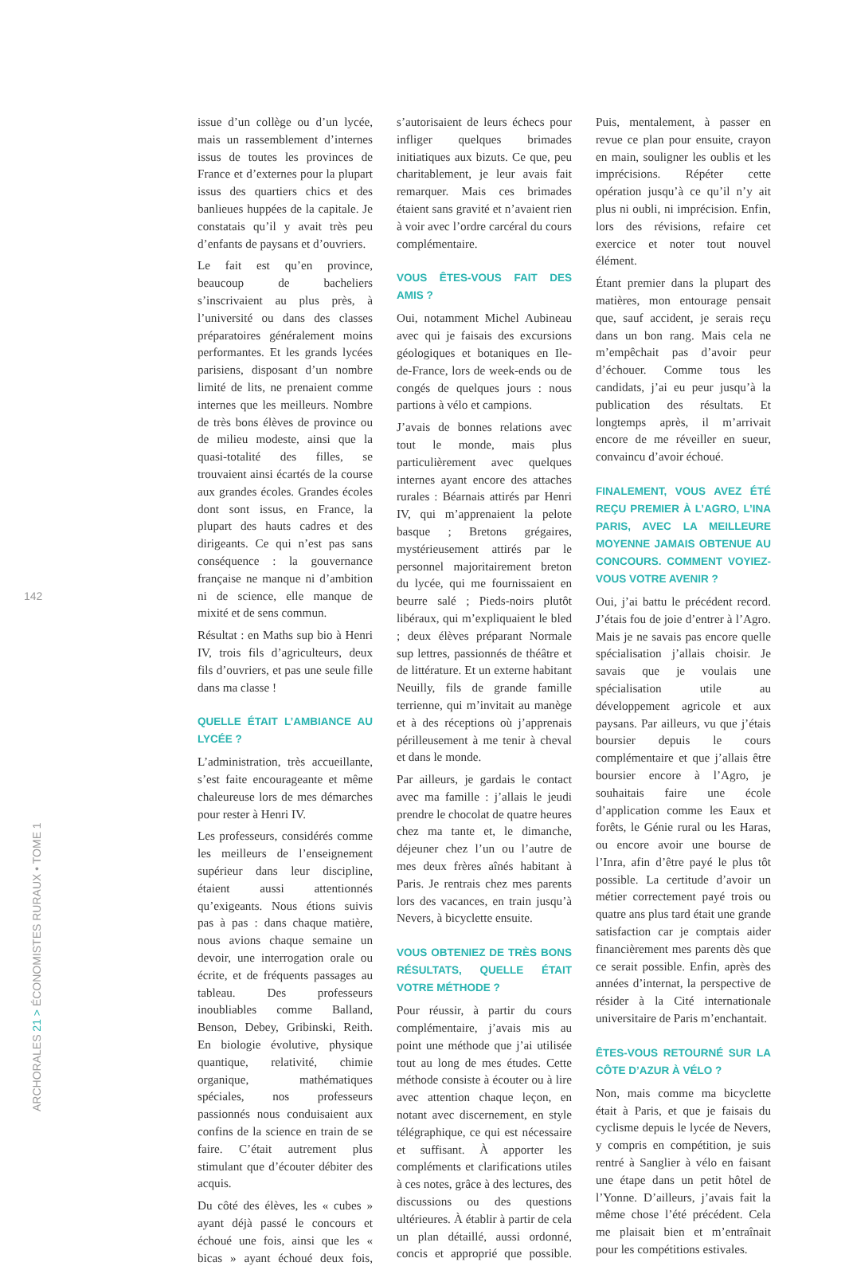142
ARCHORALES 21 > ÉCONOMISTES RURAUX • TOME 1
issue d’un collège ou d’un lycée, mais un rassemblement d’internes issus de toutes les provinces de France et d’externes pour la plupart issus des quartiers chics et des banlieues huppées de la capitale. Je constatais qu’il y avait très peu d’enfants de paysans et d’ouvriers.
Le fait est qu’en province, beaucoup de bacheliers s’inscrivaient au plus près, à l’université ou dans des classes préparatoires généralement moins performantes. Et les grands lycées parisiens, disposant d’un nombre limité de lits, ne prenaient comme internes que les meilleurs. Nombre de très bons élèves de province ou de milieu modeste, ainsi que la quasi-totalité des filles, se trouvaient ainsi écartés de la course aux grandes écoles. Grandes écoles dont sont issus, en France, la plupart des hauts cadres et des dirigeants. Ce qui n’est pas sans conséquence : la gouvernance française ne manque ni d’ambition ni de science, elle manque de mixité et de sens commun.
Résultat : en Maths sup bio à Henri IV, trois fils d’agriculteurs, deux fils d’ouvriers, et pas une seule fille dans ma classe !
QUELLE ÉTAIT L’AMBIANCE AU LYCÉE ?
L’administration, très accueillante, s’est faite encourageante et même chaleureuse lors de mes démarches pour rester à Henri IV.
Les professeurs, considérés comme les meilleurs de l’enseignement supérieur dans leur discipline, étaient aussi attentionnés qu’exigeants. Nous étions suivis pas à pas : dans chaque matière, nous avions chaque semaine un devoir, une interrogation orale ou écrite, et de fréquents passages au tableau. Des professeurs inoubliables comme Balland, Benson, Debey, Gribinski, Reith. En biologie évolutive, physique quantique, relativité, chimie organique, mathématiques spéciales, nos professeurs passionnés nous conduisaient aux confins de la science en train de se faire. C’était autrement plus stimulant que d’écouter débiter des acquis.
Du côté des élèves, les « cubes » ayant déjà passé le concours et échoué une fois, ainsi que les « bicas » ayant échoué deux fois, s’autorisaient de leurs échecs pour infliger quelques brimades initiatiques aux bizuts. Ce que, peu charitablement, je leur avais fait remarquer. Mais ces brimades étaient sans gravité et n’avaient rien à voir avec l’ordre carcéral du cours complémentaire.
VOUS ÊTES-VOUS FAIT DES AMIS ?
Oui, notamment Michel Aubineau avec qui je faisais des excursions géologiques et botaniques en Ile-de-France, lors de week-ends ou de congés de quelques jours : nous partions à vélo et campions.
J’avais de bonnes relations avec tout le monde, mais plus particulièrement avec quelques internes ayant encore des attaches rurales : Béarnais attirés par Henri IV, qui m’apprenaient la pelote basque ; Bretons grégaires, mystérieusement attirés par le personnel majoritairement breton du lycée, qui me fournissaient en beurre salé ; Pieds-noirs plutôt libéraux, qui m’expliquaient le bled ; deux élèves préparant Normale sup lettres, passionnés de théâtre et de littérature. Et un externe habitant Neuilly, fils de grande famille terrienne, qui m’invitait au manège et à des réceptions où j’apprenais périlleusement à me tenir à cheval et dans le monde.
Par ailleurs, je gardais le contact avec ma famille : j’allais le jeudi prendre le chocolat de quatre heures chez ma tante et, le dimanche, déjeuner chez l’un ou l’autre de mes deux frères aînés habitant à Paris. Je rentrais chez mes parents lors des vacances, en train jusqu’à Nevers, à bicyclette ensuite.
VOUS OBTENIEZ DE TRÈS BONS RÉSULTATS, QUELLE ÉTAIT VOTRE MÉTHODE ?
Pour réussir, à partir du cours complémentaire, j’avais mis au point une méthode que j’ai utilisée tout au long de mes études. Cette méthode consiste à écouter ou à lire avec attention chaque leçon, en notant avec discernement, en style télégraphique, ce qui est nécessaire et suffisant. À apporter les compléments et clarifications utiles à ces notes, grâce à des lectures, des discussions ou des questions ultérieures. À établir à partir de cela un plan détaillé, aussi ordonné, concis et approprié que possible. Puis, mentalement, à passer en revue ce plan pour ensuite, crayon en main, souligner les oublis et les imprécisions. Répéter cette opération jusqu’à ce qu’il n’y ait plus ni oubli, ni imprécision. Enfin, lors des révisions, refaire cet exercice et noter tout nouvel élément.
Étant premier dans la plupart des matières, mon entourage pensait que, sauf accident, je serais reçu dans un bon rang. Mais cela ne m’empêchait pas d’avoir peur d’échouer. Comme tous les candidats, j’ai eu peur jusqu’à la publication des résultats. Et longtemps après, il m’arrivait encore de me réveiller en sueur, convaincu d’avoir échoué.
FINALEMENT, VOUS AVEZ ÉTÉ REÇU PREMIER À L’AGRO, L’INA PARIS, AVEC LA MEILLEURE MOYENNE JAMAIS OBTENUE AU CONCOURS. COMMENT VOYIEZ-VOUS VOTRE AVENIR ?
Oui, j’ai battu le précédent record. J’étais fou de joie d’entrer à l’Agro. Mais je ne savais pas encore quelle spécialisation j’allais choisir. Je savais que je voulais une spécialisation utile au développement agricole et aux paysans. Par ailleurs, vu que j’étais boursier depuis le cours complémentaire et que j’allais être boursier encore à l’Agro, je souhaitais faire une école d’application comme les Eaux et forêts, le Génie rural ou les Haras, ou encore avoir une bourse de l’Inra, afin d’être payé le plus tôt possible. La certitude d’avoir un métier correctement payé trois ou quatre ans plus tard était une grande satisfaction car je comptais aider financièrement mes parents dès que ce serait possible. Enfin, après des années d’internat, la perspective de résider à la Cité internationale universitaire de Paris m’enchantait.
ÊTES-VOUS RETOURNÉ SUR LA CÔTE D’AZUR À VÉLO ?
Non, mais comme ma bicyclette était à Paris, et que je faisais du cyclisme depuis le lycée de Nevers, y compris en compétition, je suis rentré à Sanglier à vélo en faisant une étape dans un petit hôtel de l’Yonne. D’ailleurs, j’avais fait la même chose l’été précédent. Cela me plaisait bien et m’entraînait pour les compétitions estivales.